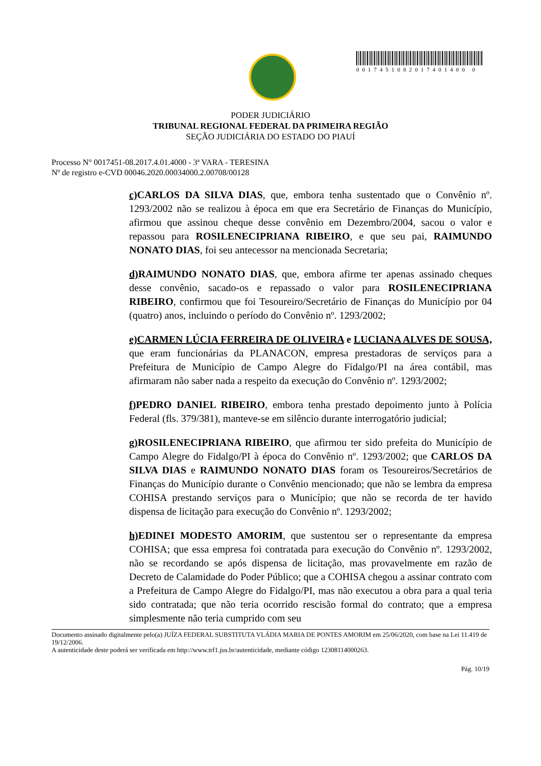0017451082017401400 0
PODER JUDICIÁRIO
TRIBUNAL REGIONAL FEDERAL DA PRIMEIRA REGIÃO
SEÇÃO JUDICIÁRIA DO ESTADO DO PIAUÍ
Processo N° 0017451-08.2017.4.01.4000 - 3ª VARA - TERESINA
Nº de registro e-CVD 00046.2020.00034000.2.00708/00128
c) CARLOS DA SILVA DIAS, que, embora tenha sustentado que o Convênio nº. 1293/2002 não se realizou à época em que era Secretário de Finanças do Município, afirmou que assinou cheque desse convênio em Dezembro/2004, sacou o valor e repassou para ROSILENECIPRIANA RIBEIRO, e que seu pai, RAIMUNDO NONATO DIAS, foi seu antecessor na mencionada Secretaria;
d) RAIMUNDO NONATO DIAS, que, embora afirme ter apenas assinado cheques desse convênio, sacado-os e repassado o valor para ROSILENECIPRIANA RIBEIRO, confirmou que foi Tesoureiro/Secretário de Finanças do Município por 04 (quatro) anos, incluindo o período do Convênio nº. 1293/2002;
e)CARMEN LÚCIA FERREIRA DE OLIVEIRA e LUCIANA ALVES DE SOUSA, que eram funcionárias da PLANACON, empresa prestadoras de serviços para a Prefeitura de Município de Campo Alegre do Fidalgo/PI na área contábil, mas afirmaram não saber nada a respeito da execução do Convênio nº. 1293/2002;
f) PEDRO DANIEL RIBEIRO, embora tenha prestado depoimento junto à Polícia Federal (fls. 379/381), manteve-se em silêncio durante interrogatório judicial;
g) ROSILENECIPRIANA RIBEIRO, que afirmou ter sido prefeita do Município de Campo Alegre do Fidalgo/PI à época do Convênio nº. 1293/2002; que CARLOS DA SILVA DIAS e RAIMUNDO NONATO DIAS foram os Tesoureiros/Secretários de Finanças do Município durante o Convênio mencionado; que não se lembra da empresa COHISA prestando serviços para o Município; que não se recorda de ter havido dispensa de licitação para execução do Convênio nº. 1293/2002;
h) EDINEI MODESTO AMORIM, que sustentou ser o representante da empresa COHISA; que essa empresa foi contratada para execução do Convênio nº. 1293/2002, não se recordando se após dispensa de licitação, mas provavelmente em razão de Decreto de Calamidade do Poder Público; que a COHISA chegou a assinar contrato com a Prefeitura de Campo Alegre do Fidalgo/PI, mas não executou a obra para a qual teria sido contratada; que não teria ocorrido rescisão formal do contrato; que a empresa simplesmente não teria cumprido com seu
Documento assinado digitalmente pelo(a) JUÍZA FEDERAL SUBSTITUTA VLÁDIA MARIA DE PONTES AMORIM em 25/06/2020, com base na Lei 11.419 de 19/12/2006.
A autenticidade deste poderá ser verificada em http://www.trf1.jus.br/autenticidade, mediante código 12308114000263.
Pág. 10/19